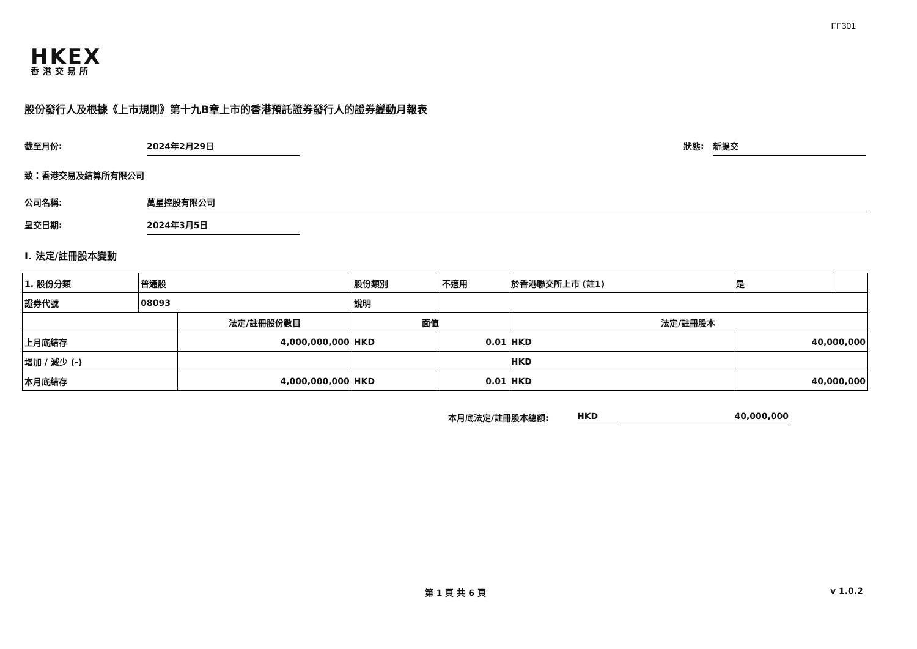FF301
HKEX
香港交易所
股份發行人及根據《上市規則》第十九B章上市的香港預託證券發行人的證券變動月報表
截至月份: 2024年2月29日 狀態: 新提交
致：香港交易及結算所有限公司
公司名稱: 萬星控股有限公司
呈交日期: 2024年3月5日
I. 法定/註冊股本變動
| 1. 股份分類 | 普通股 | | 股份類別 | | 不適用 | 於香港聯交所上市 (註1) | | 是 | |
| 證券代號 | 08093 | | 說明 | | | | | | |
| | | 法定/註冊股份數目 | | 面值 | | 法定/註冊股本 | | | |
| 上月底結存 | | 4,000,000,000 | | HKD | 0.01 | HKD | 40,000,000 | | |
| 增加 / 減少 (-) | | | | | | HKD | | | |
| 本月底結存 | | 4,000,000,000 | | HKD | 0.01 | HKD | 40,000,000 | | |
本月底法定/註冊股本總額: HKD 40,000,000
第 1 頁 共 6 頁 v 1.0.2